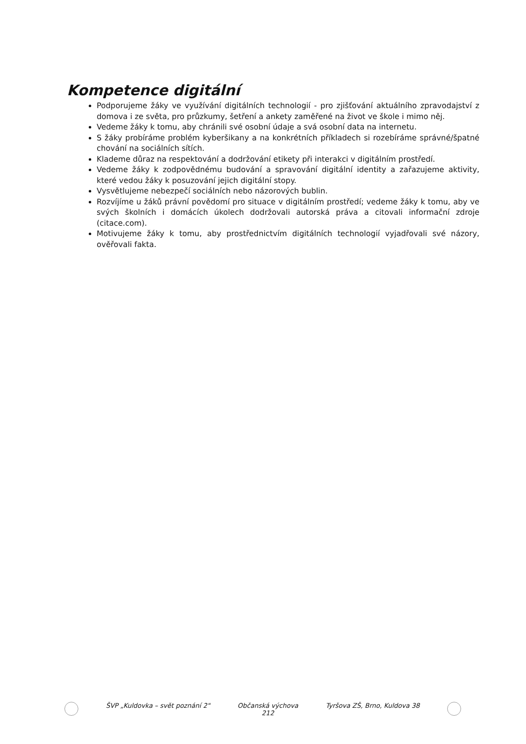Kompetence digitální
Podporujeme žáky ve využívání digitálních technologií - pro zjišťování aktuálního zpravodajství z domova i ze světa, pro průzkumy, šetření a ankety zaměřené na život ve škole i mimo něj.
Vedeme žáky k tomu, aby chránili své osobní údaje a svá osobní data na internetu.
S žáky probíráme problém kyberšikany a na konkrétních příkladech si rozebíráme správné/špatné chování na sociálních sítích.
Klademe důraz na respektování a dodržování etikety při interakci v digitálním prostředí.
Vedeme žáky k zodpovědnému budování a spravování digitální identity a zařazujeme aktivity, které vedou žáky k posuzování jejich digitální stopy.
Vysvětlujeme nebezpečí sociálních nebo názorových bublin.
Rozvíjíme u žáků právní povědomí pro situace v digitálním prostředí; vedeme žáky k tomu, aby ve svých školních i domácích úkolech dodržovali autorská práva a citovali informační zdroje (citace.com).
Motivujeme žáky k tomu, aby prostřednictvím digitálních technologií vyjadřovali své názory, ověřovali fakta.
ŠVP „Kuldovka – svět poznání 2"
Občanská výchova
212
Tyršova ZŠ, Brno, Kuldova 38